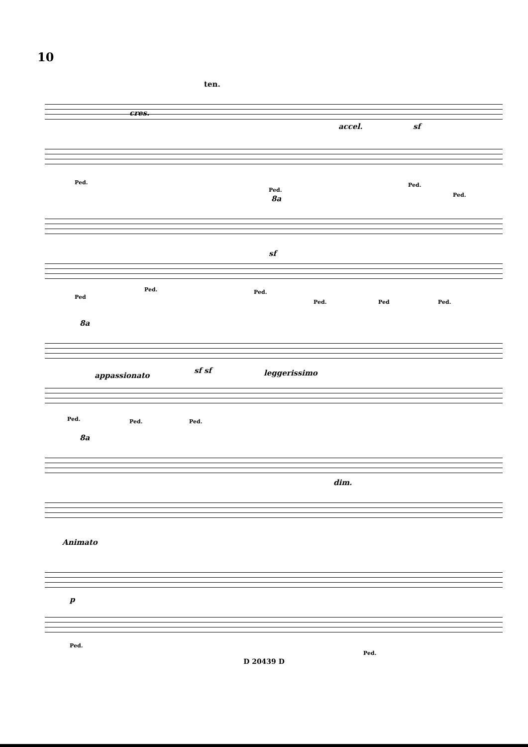10
cres.
ten.
accel. sf
Ped.
Ped.
Ped.
Ped.
8a
sf
Ped
Ped. Ped.
Ped. Ped Ped.
8a
appassionato leggerissimo sf sf
Ped. Ped. Ped.
8a
dim.
Animato
p
Ped.
Ped.
D 20439 D